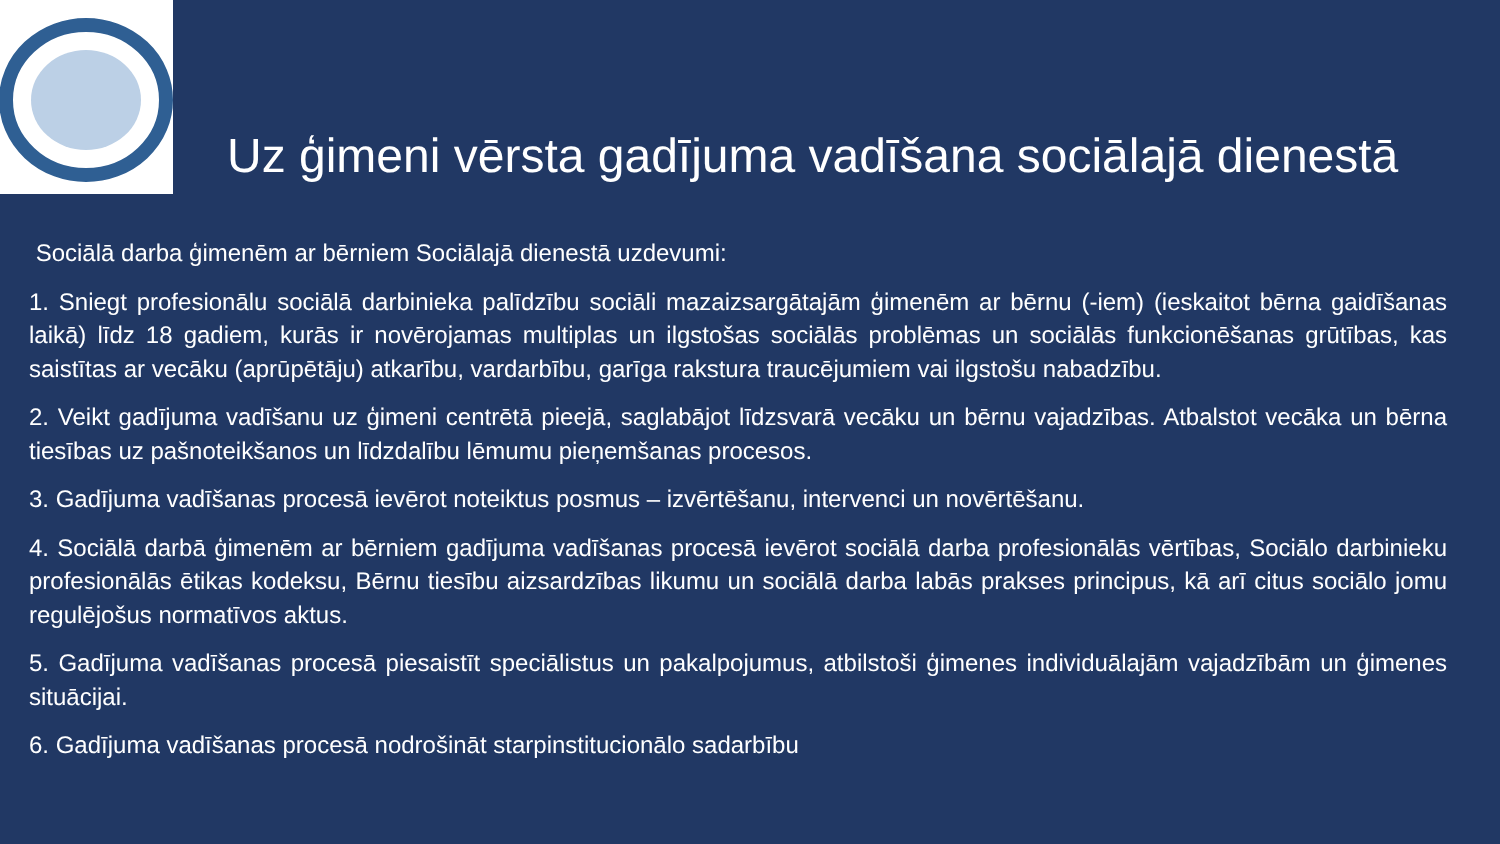Uz ģimeni vērsta gadījuma vadīšana sociālajā dienestā
Sociālā darba ģimenēm ar bērniem Sociālajā dienestā uzdevumi:
1. Sniegt profesionālu sociālā darbinieka palīdzību sociāli mazaizsargātajām ģimenēm ar bērnu (-iem) (ieskaitot bērna gaidīšanas laikā) līdz 18 gadiem, kurās ir novērojamas multiplas un ilgstošas sociālās problēmas un sociālās funkcionēšanas grūtības, kas saistītas ar vecāku (aprūpētāju) atkarību, vardarbību, garīga rakstura traucējumiem vai ilgstošu nabadzību.
2. Veikt gadījuma vadīšanu uz ģimeni centrētā pieejā, saglabājot līdzsvarā vecāku un bērnu vajadzības. Atbalstot vecāka un bērna tiesības uz pašnoteikšanos un līdzdalību lēmumu pieņemšanas procesos.
3. Gadījuma vadīšanas procesā ievērot noteiktus posmus – izvērtēšanu, intervenci un novērtēšanu.
4. Sociālā darbā ģimenēm ar bērniem gadījuma vadīšanas procesā ievērot sociālā darba profesionālās vērtības, Sociālo darbinieku profesionālās ētikas kodeksu, Bērnu tiesību aizsardzības likumu un sociālā darba labās prakses principus, kā arī citus sociālo jomu regulējošus normatīvos aktus.
5. Gadījuma vadīšanas procesā piesaistīt speciālistus un pakalpojumus, atbilstoši ģimenes individuālajām vajadzībām un ģimenes situācijai.
6. Gadījuma vadīšanas procesā nodrošināt starpinstitucionālo sadarbību